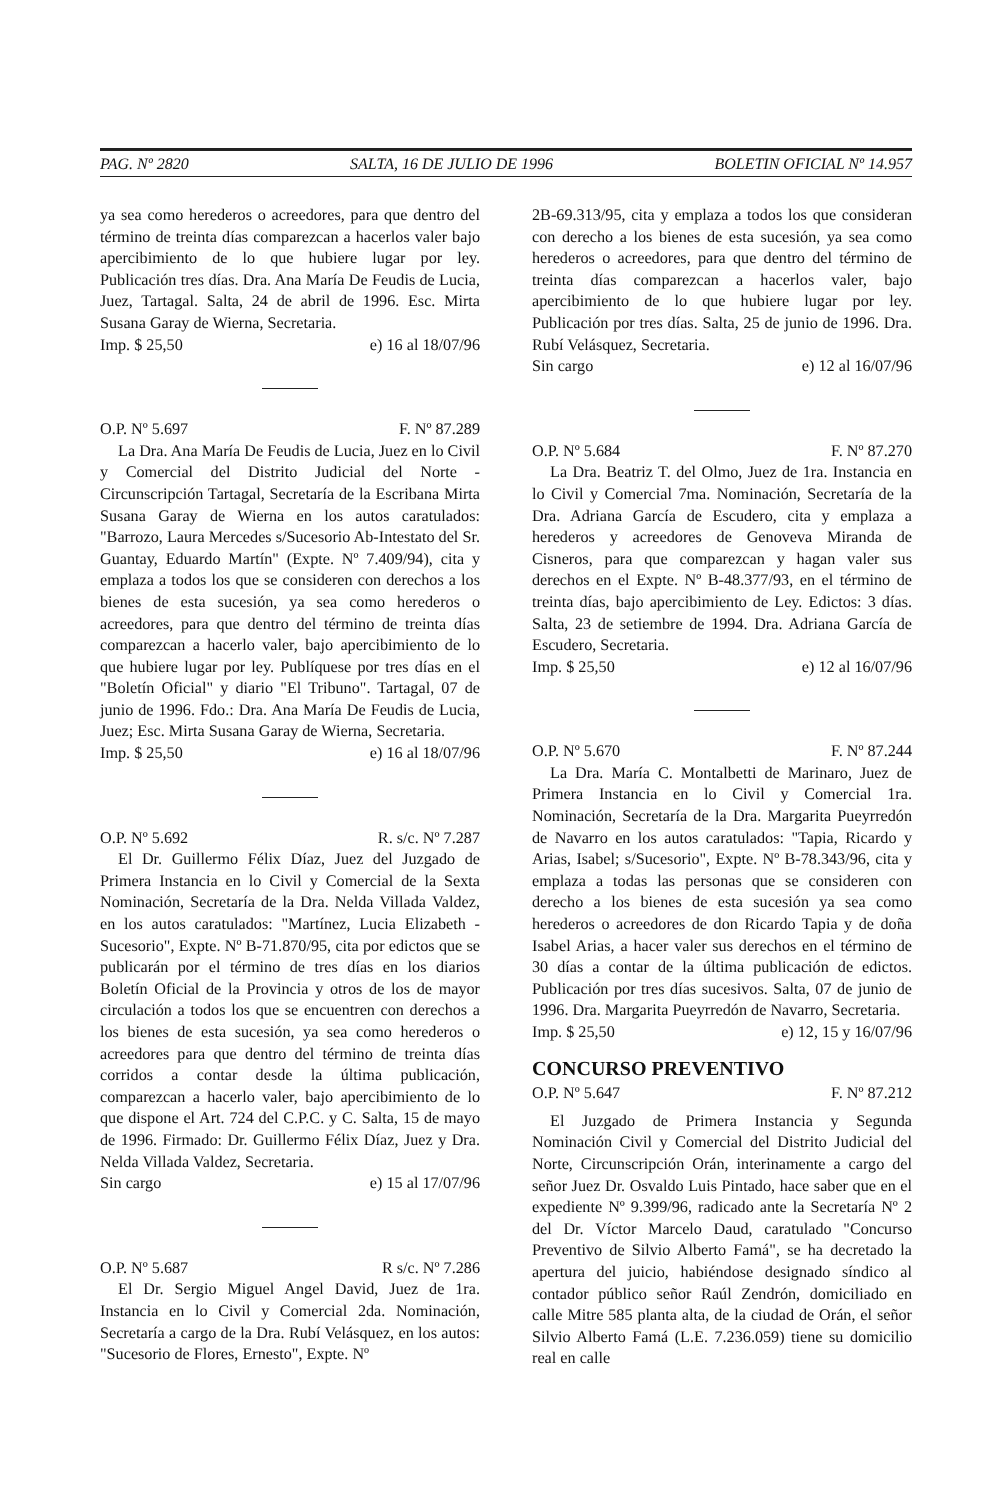PAG. Nº 2820 SALTA, 16 DE JULIO DE 1996 BOLETIN OFICIAL Nº 14.957
ya sea como herederos o acreedores, para que dentro del término de treinta días comparezcan a hacerlos valer bajo apercibimiento de lo que hubiere lugar por ley. Publicación tres días. Dra. Ana María De Feudis de Lucia, Juez, Tartagal. Salta, 24 de abril de 1996. Esc. Mirta Susana Garay de Wierna, Secretaria.
Imp. $ 25,50 e) 16 al 18/07/96
O.P. Nº 5.697 F. Nº 87.289
La Dra. Ana María De Feudis de Lucia, Juez en lo Civil y Comercial del Distrito Judicial del Norte - Circunscripción Tartagal, Secretaría de la Escribana Mirta Susana Garay de Wierna en los autos caratulados: "Barrozo, Laura Mercedes s/Sucesorio Ab-Intestato del Sr. Guantay, Eduardo Martín" (Expte. Nº 7.409/94), cita y emplaza a todos los que se consideren con derechos a los bienes de esta sucesión, ya sea como herederos o acreedores, para que dentro del término de treinta días comparezcan a hacerlo valer, bajo apercibimiento de lo que hubiere lugar por ley. Publíquese por tres días en el "Boletín Oficial" y diario "El Tribuno". Tartagal, 07 de junio de 1996. Fdo.: Dra. Ana María De Feudis de Lucia, Juez; Esc. Mirta Susana Garay de Wierna, Secretaria.
Imp. $ 25,50 e) 16 al 18/07/96
O.P. Nº 5.692 R. s/c. Nº 7.287
El Dr. Guillermo Félix Díaz, Juez del Juzgado de Primera Instancia en lo Civil y Comercial de la Sexta Nominación, Secretaría de la Dra. Nelda Villada Valdez, en los autos caratulados: "Martínez, Lucia Elizabeth - Sucesorio", Expte. Nº B-71.870/95, cita por edictos que se publicarán por el término de tres días en los diarios Boletín Oficial de la Provincia y otros de los de mayor circulación a todos los que se encuentren con derechos a los bienes de esta sucesión, ya sea como herederos o acreedores para que dentro del término de treinta días corridos a contar desde la última publicación, comparezcan a hacerlo valer, bajo apercibimiento de lo que dispone el Art. 724 del C.P.C. y C. Salta, 15 de mayo de 1996. Firmado: Dr. Guillermo Félix Díaz, Juez y Dra. Nelda Villada Valdez, Secretaria.
Sin cargo e) 15 al 17/07/96
O.P. Nº 5.687 R s/c. Nº 7.286
El Dr. Sergio Miguel Angel David, Juez de 1ra. Instancia en lo Civil y Comercial 2da. Nominación, Secretaría a cargo de la Dra. Rubí Velásquez, en los autos: "Sucesorio de Flores, Ernesto", Expte. Nº
2B-69.313/95, cita y emplaza a todos los que consideran con derecho a los bienes de esta sucesión, ya sea como herederos o acreedores, para que dentro del término de treinta días comparezcan a hacerlos valer, bajo apercibimiento de lo que hubiere lugar por ley. Publicación por tres días. Salta, 25 de junio de 1996. Dra. Rubí Velásquez, Secretaria.
Sin cargo e) 12 al 16/07/96
O.P. Nº 5.684 F. Nº 87.270
La Dra. Beatriz T. del Olmo, Juez de 1ra. Instancia en lo Civil y Comercial 7ma. Nominación, Secretaría de la Dra. Adriana García de Escudero, cita y emplaza a herederos y acreedores de Genoveva Miranda de Cisneros, para que comparezcan y hagan valer sus derechos en el Expte. Nº B-48.377/93, en el término de treinta días, bajo apercibimiento de Ley. Edictos: 3 días. Salta, 23 de setiembre de 1994. Dra. Adriana García de Escudero, Secretaria.
Imp. $ 25,50 e) 12 al 16/07/96
O.P. Nº 5.670 F. Nº 87.244
La Dra. María C. Montalbetti de Marinaro, Juez de Primera Instancia en lo Civil y Comercial 1ra. Nominación, Secretaría de la Dra. Margarita Pueyrredón de Navarro en los autos caratulados: "Tapia, Ricardo y Arias, Isabel; s/Sucesorio", Expte. Nº B-78.343/96, cita y emplaza a todas las personas que se consideren con derecho a los bienes de esta sucesión ya sea como herederos o acreedores de don Ricardo Tapia y de doña Isabel Arias, a hacer valer sus derechos en el término de 30 días a contar de la última publicación de edictos. Publicación por tres días sucesivos. Salta, 07 de junio de 1996. Dra. Margarita Pueyrredón de Navarro, Secretaria.
Imp. $ 25,50 e) 12, 15 y 16/07/96
CONCURSO PREVENTIVO
O.P. Nº 5.647 F. Nº 87.212
El Juzgado de Primera Instancia y Segunda Nominación Civil y Comercial del Distrito Judicial del Norte, Circunscripción Orán, interinamente a cargo del señor Juez Dr. Osvaldo Luis Pintado, hace saber que en el expediente Nº 9.399/96, radicado ante la Secretaría Nº 2 del Dr. Víctor Marcelo Daud, caratulado "Concurso Preventivo de Silvio Alberto Famá", se ha decretado la apertura del juicio, habiéndose designado síndico al contador público señor Raúl Zendrón, domiciliado en calle Mitre 585 planta alta, de la ciudad de Orán, el señor Silvio Alberto Famá (L.E. 7.236.059) tiene su domicilio real en calle